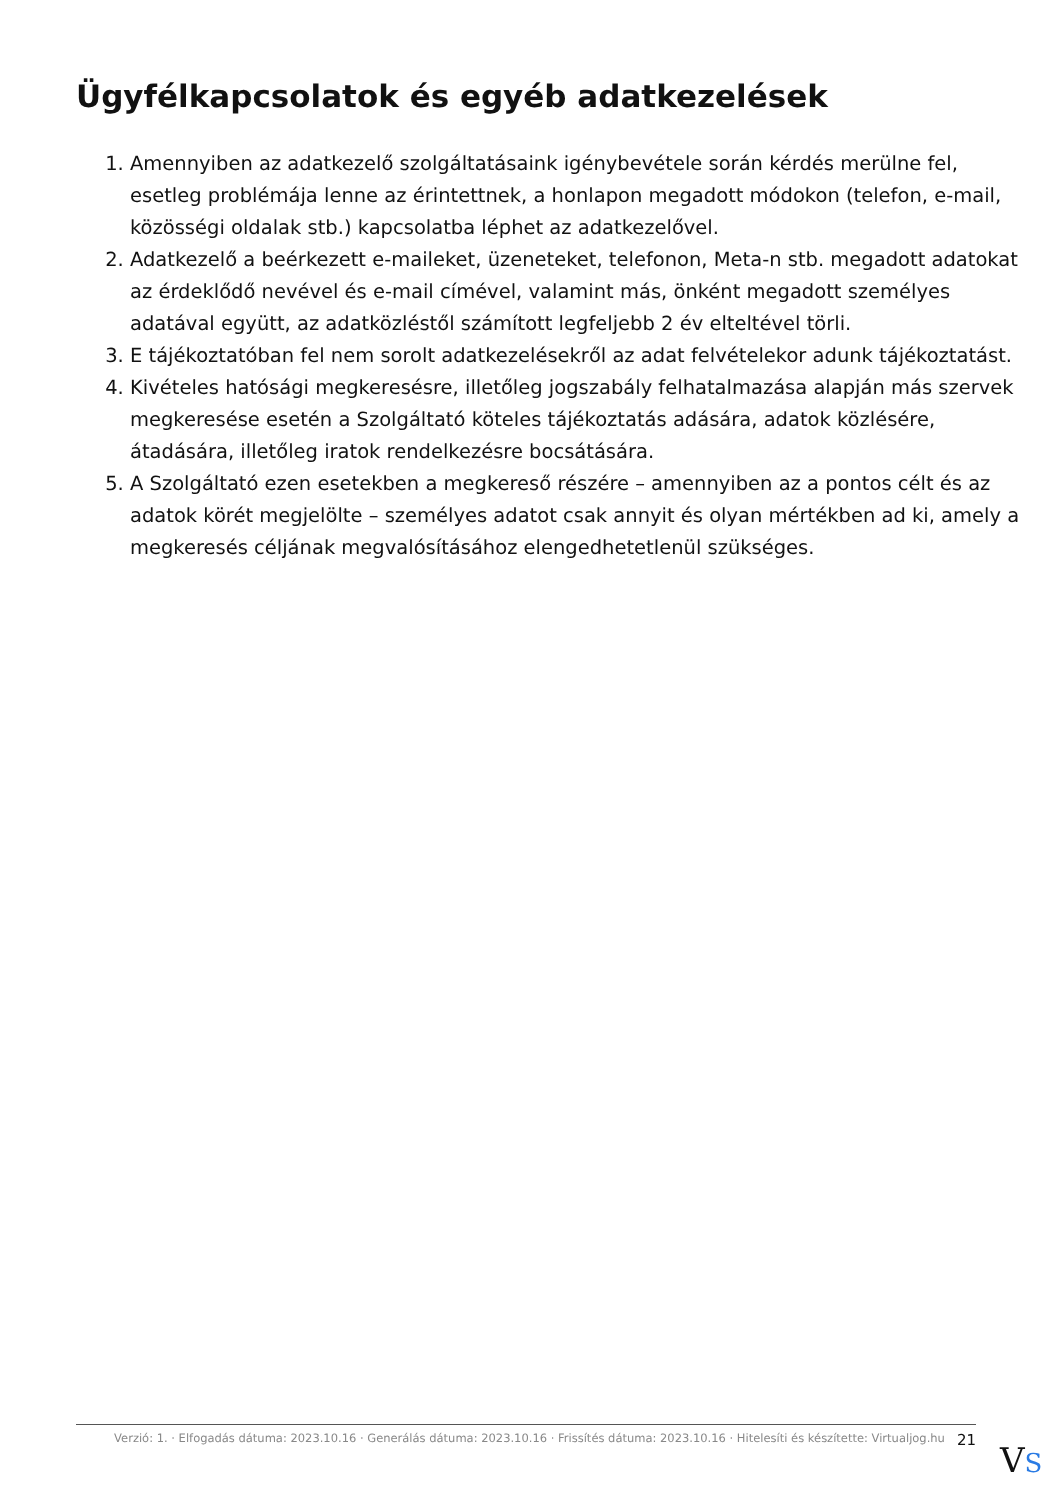Ügyfélkapcsolatok és egyéb adatkezelések
1. Amennyiben az adatkezelő szolgáltatásaink igénybevétele során kérdés merülne fel, esetleg problémája lenne az érintettnek, a honlapon megadott módokon (telefon, e-mail, közösségi oldalak stb.) kapcsolatba léphet az adatkezelővel.
2. Adatkezelő a beérkezett e-maileket, üzeneteket, telefonon, Meta-n stb. megadott adatokat az érdeklődő nevével és e-mail címével, valamint más, önként megadott személyes adatával együtt, az adatközléstől számított legfeljebb 2 év elteltével törli.
3. E tájékoztatóban fel nem sorolt adatkezelésekről az adat felvételekor adunk tájékoztatást.
4. Kivételes hatósági megkeresésre, illetőleg jogszabály felhatalmazása alapján más szervek megkeresése esetén a Szolgáltató köteles tájékoztatás adására, adatok közlésére, átadására, illetőleg iratok rendelkezésre bocsátására.
5. A Szolgáltató ezen esetekben a megkereső részére – amennyiben az a pontos célt és az adatok körét megjelölte – személyes adatot csak annyit és olyan mértékben ad ki, amely a megkeresés céljának megvalósításához elengedhetetlenül szükséges.
Verzió: 1. · Elfogadás dátuma: 2023.10.16 · Generálás dátuma: 2023.10.16 · Frissítés dátuma: 2023.10.16 · Hitelesíti és készítette: Virtualjog.hu 21
VS